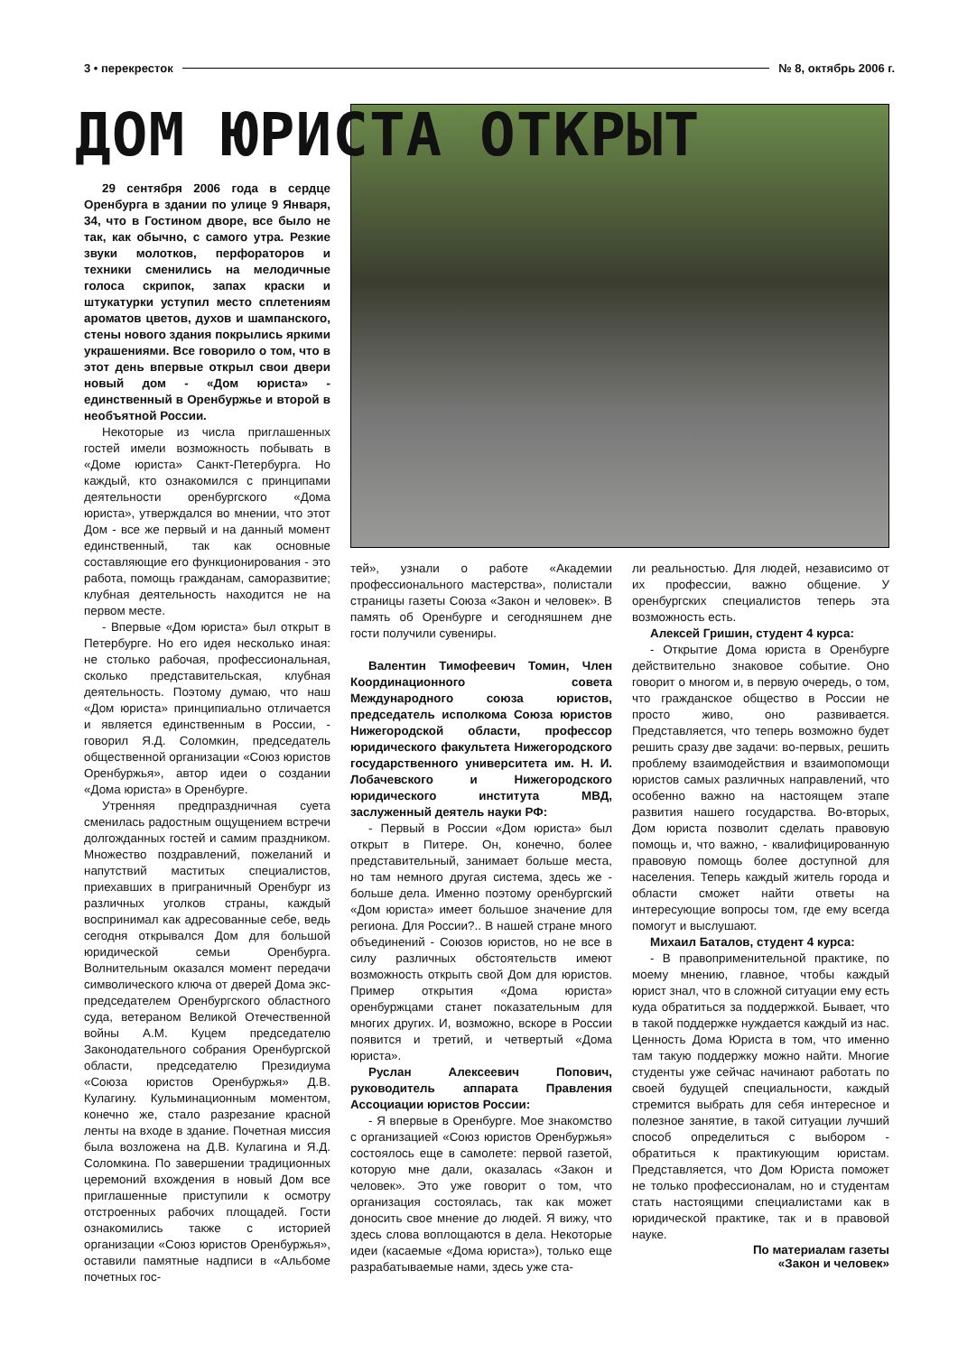3 • перекресток № 8, октябрь 2006 г.
ДОМ ЮРИСТА ОТКРЫТ
29 сентября 2006 года в сердце Оренбурга в здании по улице 9 Января, 34, что в Гостином дворе, все было не так, как обычно, с самого утра. Резкие звуки молотков, перфораторов и техники сменились на мелодичные голоса скрипок, запах краски и штукатурки уступил место сплетениям ароматов цветов, духов и шампанского, стены нового здания покрылись яркими украшениями. Все говорило о том, что в этот день впервые открыл свои двери новый дом - «Дом юриста» - единственный в Оренбуржье и второй в необъятной России.
Некоторые из числа приглашенных гостей имели возможность побывать в «Доме юриста» Санкт-Петербурга. Но каждый, кто ознакомился с принципами деятельности оренбургского «Дома юриста», утверждался во мнении, что этот Дом - все же первый и на данный момент единственный, так как основные составляющие его функционирования - это работа, помощь гражданам, саморазвитие; клубная деятельность находится не на первом месте.
- Впервые «Дом юриста» был открыт в Петербурге. Но его идея несколько иная: не столько рабочая, профессиональная, сколько представительская, клубная деятельность. Поэтому думаю, что наш «Дом юриста» принципиально отличается и является единственным в России, - говорил Я.Д. Соломкин, председатель общественной организации «Союз юристов Оренбуржья», автор идеи о создании «Дома юриста» в Оренбурге.
Утренняя предпраздничная суета сменилась радостным ощущением встречи долгожданных гостей и самим праздником. Множество поздравлений, пожеланий и напутствий маститых специалистов, приехавших в приграничный Оренбург из различных уголков страны, каждый воспринимал как адресованные себе, ведь сегодня открывался Дом для большой юридической семьи Оренбурга. Волнительным оказался момент передачи символического ключа от дверей Дома экс-председателем Оренбургского областного суда, ветераном Великой Отечественной войны А.М. Куцем председателю Законодательного собрания Оренбургской области, председателю Президиума «Союза юристов Оренбуржья» Д.В. Кулагину. Кульминационным моментом, конечно же, стало разрезание красной ленты на входе в здание. Почетная миссия была возложена на Д.В. Кулагина и Я.Д. Соломкина. По завершении традиционных церемоний вхождения в новый Дом все приглашенные приступили к осмотру отстроенных рабочих площадей. Гости ознакомились также с историей организации «Союз юристов Оренбуржья», оставили памятные надписи в «Альбоме почетных гос-
тей», узнали о работе «Академии профессионального мастерства», полистали страницы газеты Союза «Закон и человек». В память об Оренбурге и сегодняшнем дне гости получили сувениры.
Валентин Тимофеевич Томин, Член Координационного совета Международного союза юристов, председатель исполкома Союза юристов Нижегородской области, профессор юридического факультета Нижегородского государственного университета им. Н. И. Лобачевского и Нижегородского юридического института МВД, заслуженный деятель науки РФ:
- Первый в России «Дом юриста» был открыт в Питере. Он, конечно, более представительный, занимает больше места, но там немного другая система, здесь же - больше дела. Именно поэтому оренбургский «Дом юриста» имеет большое значение для региона. Для России?.. В нашей стране много объединений - Союзов юристов, но не все в силу различных обстоятельств имеют возможность открыть свой Дом для юристов. Пример открытия «Дома юриста» оренбуржцами станет показательным для многих других. И, возможно, вскоре в России появится и третий, и четвертый «Дома юриста».
Руслан Алексеевич Попович, руководитель аппарата Правления Ассоциации юристов России:
- Я впервые в Оренбурге. Мое знакомство с организацией «Союз юристов Оренбуржья» состоялось еще в самолете: первой газетой, которую мне дали, оказалась «Закон и человек». Это уже говорит о том, что организация состоялась, так как может доносить свое мнение до людей. Я вижу, что здесь слова воплощаются в дела. Некоторые идеи (касаемые «Дома юриста»), только еще разрабатываемые нами, здесь уже ста-
ли реальностью. Для людей, независимо от их профессии, важно общение. У оренбургских специалистов теперь эта возможность есть.
Алексей Гришин, студент 4 курса:
- Открытие Дома юриста в Оренбурге действительно знаковое событие. Оно говорит о многом и, в первую очередь, о том, что гражданское общество в России не просто живо, оно развивается. Представляется, что теперь возможно будет решить сразу две задачи: во-первых, решить проблему взаимодействия и взаимопомощи юристов самых различных направлений, что особенно важно на настоящем этапе развития нашего государства. Во-вторых, Дом юриста позволит сделать правовую помощь и, что важно, - квалифицированную правовую помощь более доступной для населения. Теперь каждый житель города и области сможет найти ответы на интересующие вопросы том, где ему всегда помогут и выслушают.
Михаил Баталов, студент 4 курса:
- В правоприменительной практике, по моему мнению, главное, чтобы каждый юрист знал, что в сложной ситуации ему есть куда обратиться за поддержкой. Бывает, что в такой поддержке нуждается каждый из нас. Ценность Дома Юриста в том, что именно там такую поддержку можно найти. Многие студенты уже сейчас начинают работать по своей будущей специальности, каждый стремится выбрать для себя интересное и полезное занятие, в такой ситуации лучший способ определиться с выбором - обратиться к практикующим юристам. Представляется, что Дом Юриста поможет не только профессионалам, но и студентам стать настоящими специалистами как в юридической практике, так и в правовой науке.
По материалам газеты
«Закон и человек»